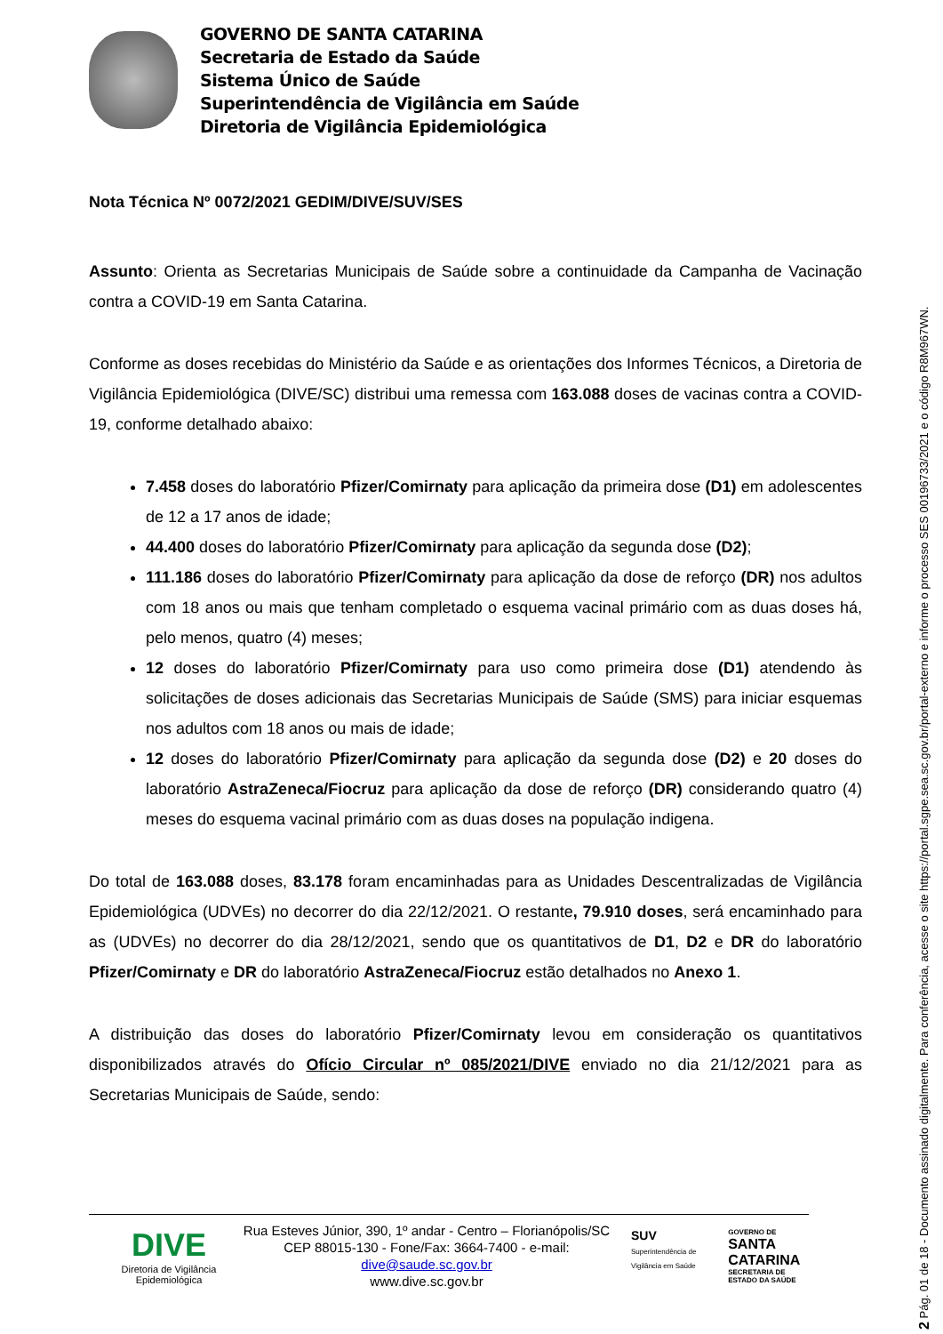GOVERNO DE SANTA CATARINA
Secretaria de Estado da Saúde
Sistema Único de Saúde
Superintendência de Vigilância em Saúde
Diretoria de Vigilância Epidemiológica
Nota Técnica Nº 0072/2021 GEDIM/DIVE/SUV/SES
Assunto: Orienta as Secretarias Municipais de Saúde sobre a continuidade da Campanha de Vacinação contra a COVID-19 em Santa Catarina.
Conforme as doses recebidas do Ministério da Saúde e as orientações dos Informes Técnicos, a Diretoria de Vigilância Epidemiológica (DIVE/SC) distribui uma remessa com 163.088 doses de vacinas contra a COVID-19, conforme detalhado abaixo:
7.458 doses do laboratório Pfizer/Comirnaty para aplicação da primeira dose (D1) em adolescentes de 12 a 17 anos de idade;
44.400 doses do laboratório Pfizer/Comirnaty para aplicação da segunda dose (D2);
111.186 doses do laboratório Pfizer/Comirnaty para aplicação da dose de reforço (DR) nos adultos com 18 anos ou mais que tenham completado o esquema vacinal primário com as duas doses há, pelo menos, quatro (4) meses;
12 doses do laboratório Pfizer/Comirnaty para uso como primeira dose (D1) atendendo às solicitações de doses adicionais das Secretarias Municipais de Saúde (SMS) para iniciar esquemas nos adultos com 18 anos ou mais de idade;
12 doses do laboratório Pfizer/Comirnaty para aplicação da segunda dose (D2) e 20 doses do laboratório AstraZeneca/Fiocruz para aplicação da dose de reforço (DR) considerando quatro (4) meses do esquema vacinal primário com as duas doses na população indigena.
Do total de 163.088 doses, 83.178 foram encaminhadas para as Unidades Descentralizadas de Vigilância Epidemiológica (UDVEs) no decorrer do dia 22/12/2021. O restante, 79.910 doses, será encaminhado para as (UDVEs) no decorrer do dia 28/12/2021, sendo que os quantitativos de D1, D2 e DR do laboratório Pfizer/Comirnaty e DR do laboratório AstraZeneca/Fiocruz estão detalhados no Anexo 1.
A distribuição das doses do laboratório Pfizer/Comirnaty levou em consideração os quantitativos disponibilizados através do Ofício Circular nº 085/2021/DIVE enviado no dia 21/12/2021 para as Secretarias Municipais de Saúde, sendo:
DIVE
Diretoria de Vigilância Epidemiológica
Rua Esteves Júnior, 390, 1º andar - Centro – Florianópolis/SC
CEP 88015-130 - Fone/Fax: 3664-7400 - e-mail: dive@saude.sc.gov.br
www.dive.sc.gov.br
SUV
Superintendência de Vigilância em Saúde GOVERNO DE
SANTA CATARINA
SECRETARIA DE ESTADO DA SAÚDE
2 Pág. 01 de 18 - Documento assinado digitalmente. Para conferência, acesse o site https://portal.sgpe.sea.sc.gov.br/portal-externo e informe o processo SES 00196733/2021 e o código R8M967WN.